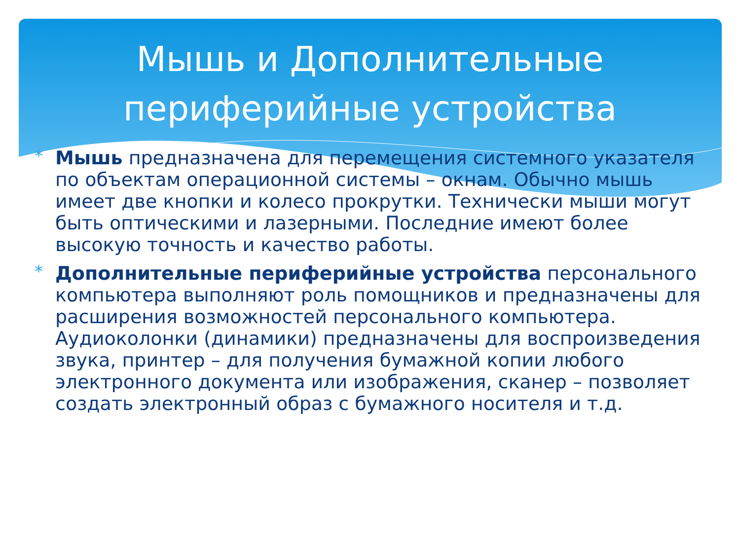Мышь и Дополнительные
периферийные устройства
* Мышь предназначена для перемещения системного указателя по объектам операционной системы – окнам. Обычно мышь имеет две кнопки и колесо прокрутки. Технически мыши могут быть оптическими и лазерными. Последние имеют более высокую точность и качество работы.
* Дополнительные периферийные устройства персонального компьютера выполняют роль помощников и предназначены для расширения возможностей персонального компьютера. Аудиоколонки (динамики) предназначены для воспроизведения звука, принтер – для получения бумажной копии любого электронного документа или изображения, сканер – позволяет создать электронный образ с бумажного носителя и т.д.